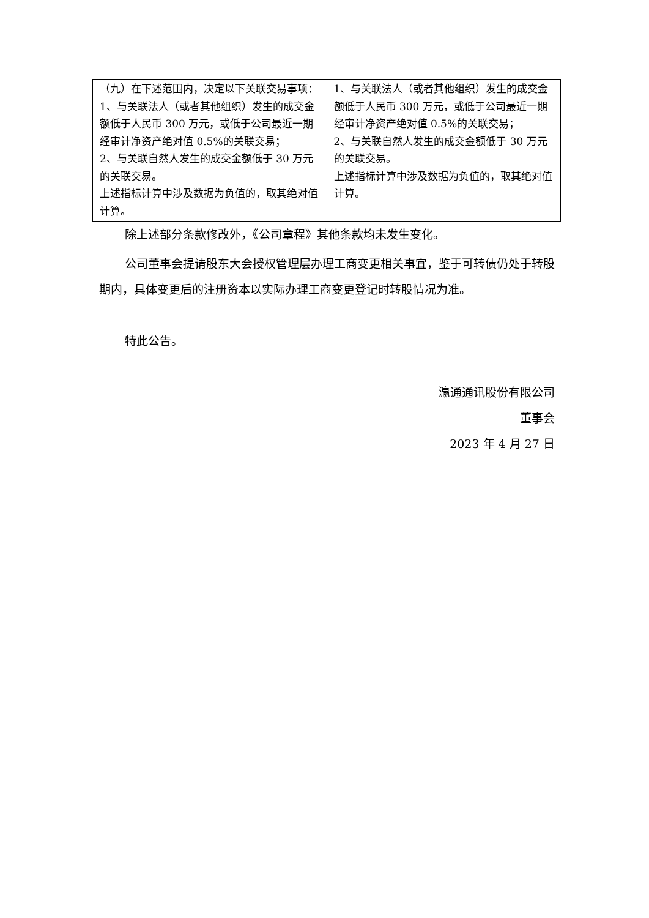| （九）在下述范围内，决定以下关联交易事项： 1、与关联法人（或者其他组织）发生的成交金额低于人民币 300 万元，或低于公司最近一期经审计净资产绝对值 0.5%的关联交易； 2、与关联自然人发生的成交金额低于 30 万元的关联交易。 上述指标计算中涉及数据为负值的，取其绝对值计算。 | 1、与关联法人（或者其他组织）发生的成交金额低于人民币 300 万元，或低于公司最近一期经审计净资产绝对值 0.5%的关联交易； 2、与关联自然人发生的成交金额低于 30 万元的关联交易。 上述指标计算中涉及数据为负值的，取其绝对值计算。 |
除上述部分条款修改外，《公司章程》其他条款均未发生变化。
公司董事会提请股东大会授权管理层办理工商变更相关事宜，鉴于可转债仍处于转股期内，具体变更后的注册资本以实际办理工商变更登记时转股情况为准。
特此公告。
瀛通通讯股份有限公司
董事会
2023 年 4 月 27 日